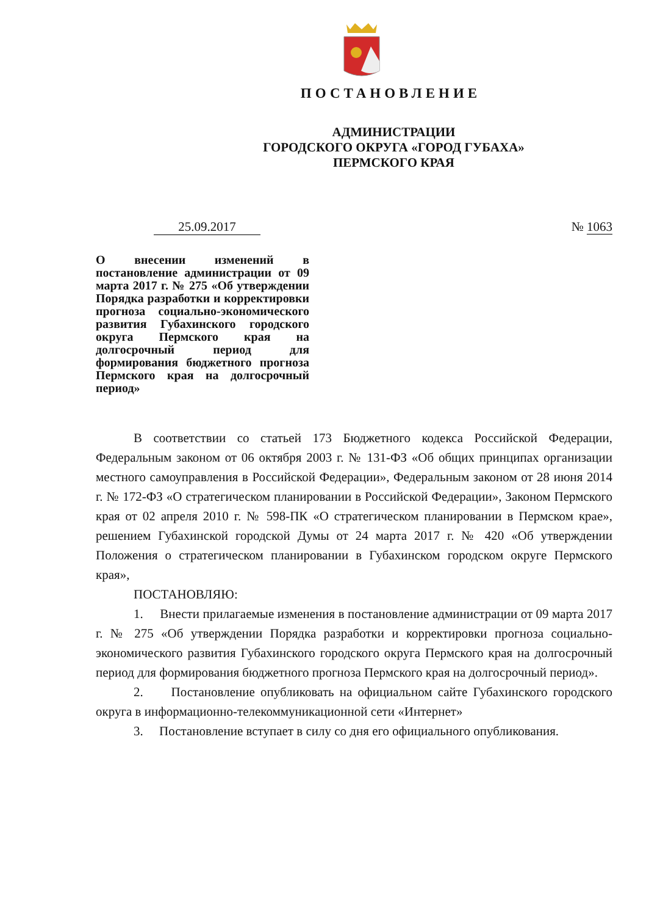ПОСТАНОВЛЕНИЕ
АДМИНИСТРАЦИИ
ГОРОДСКОГО ОКРУГА «ГОРОД ГУБАХА»
ПЕРМСКОГО КРАЯ
25.09.2017 № 1063
О внесении изменений в постановление администрации от 09 марта 2017 г. № 275 «Об утверждении Порядка разработки и корректировки прогноза социально-экономического развития Губахинского городского округа Пермского края на долгосрочный период для формирования бюджетного прогноза Пермского края на долгосрочный период»
В соответствии со статьей 173 Бюджетного кодекса Российской Федерации, Федеральным законом от 06 октября 2003 г. № 131-ФЗ «Об общих принципах организации местного самоуправления в Российской Федерации», Федеральным законом от 28 июня 2014 г. № 172-ФЗ «О стратегическом планировании в Российской Федерации», Законом Пермского края от 02 апреля 2010 г. № 598-ПК «О стратегическом планировании в Пермском крае», решением Губахинской городской Думы от 24 марта 2017 г. № 420 «Об утверждении Положения о стратегическом планировании в Губахинском городском округе Пермского края»,
ПОСТАНОВЛЯЮ:
1. Внести прилагаемые изменения в постановление администрации от 09 марта 2017 г. № 275 «Об утверждении Порядка разработки и корректировки прогноза социально-экономического развития Губахинского городского округа Пермского края на долгосрочный период для формирования бюджетного прогноза Пермского края на долгосрочный период».
2. Постановление опубликовать на официальном сайте Губахинского городского округа в информационно-телекоммуникационной сети «Интернет»
3. Постановление вступает в силу со дня его официального опубликования.